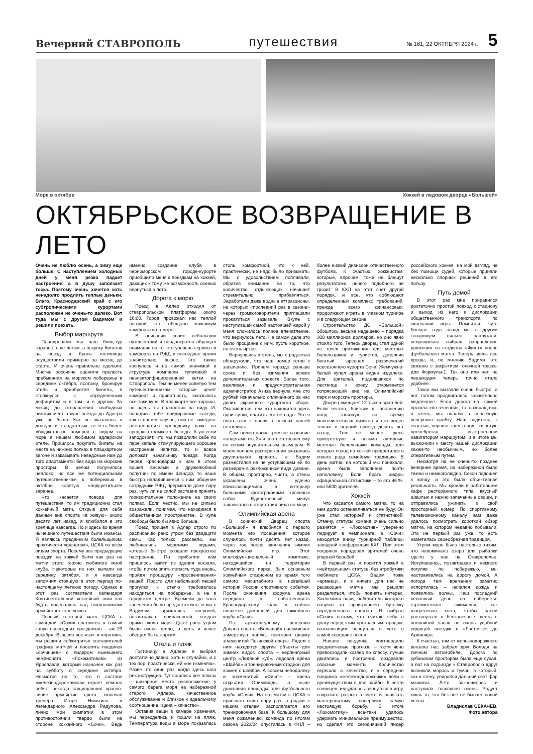Вечерний СТАВРОПОЛЬ путешествия № 161, 22 ОКТЯБРЯ 2024 г. 5
Море в октябре Хоккей в ледовом дворце «Большой»
ОКТЯБРЬСКОЕ ВОЗВРАЩЕНИЕ В ЛЕТО
Очень не люблю осень, а зиму еще больше. С наступлением холодных дней у меня резко падает настроение, а в душу заползает тоска. Поэтому очень хочется хоть ненадолго продлить теплые деньки. Благо, Краснодарский край с его субтропическими курортами расположен не очень-то далеко. Вот туда мы с другом Вадимом и решили поехать.
Выбор маршрута
Планировали мы наш блиц-тур заранее, еще летом, а покупку билетов на поезд и бронь гостиницы осуществили примерно за месяц до старта. И очень правильно сделали. Многие россияне оценили прелесть пребывания на морском побережье в середине октября, поэтому, бронируя отель и приобретая билеты, я столкнулся с определенным дефицитом и в том, и в другом. За месяц до отправления свободных нижних мест в купе поезда до Адлера уже не было. Как не оказалось в доступе и стандартных, то есть более «бюджетных», номеров с видом на море в нашем любимом адлерском отеле. Пришлось покупать билеты на места на нижних полках в плацкартном вагоне и заказывать неведомые нам до того апартаменты без вида на морские просторы. В целом получилось неплохо, но все же потенциальным путешественникам к побережью в октябре советую «подсуетиться» заранее.
Что касается повода для путешествия, то им традиционно стал хоккейный матч. Открыв для себя данный вид спорта «в живую» около десяти лет назад, я влюбился в это зрелище навсегда. Но и здесь во время нынешнего путешествия были нюансы. Я являюсь преданным болельщиком, практически «фанатом», ЦСКА по всем видам спорта. Посему все предыдущие поездки на хоккей были как раз на матчи этого горячо любимого мной клуба. Некоторые из них выпали на середину октября, и я навсегда запомнил стоящую в этот период по-настоящему летнюю погоду. Однако в этот раз составители календаря Континентальной хоккейной лиги как будто издевались над поклонниками армейского коллектива.
Первый гостевой матч ЦСКА с командой «Сочи» состоится в самый канун новогодних праздников – аж 29 декабря. Взвесив все «за» и «против», мы решили «обхитрить» составителей графика матчей и посетить поединок «сочинцев» с лидером нынешнего чемпионата «Локомотивом» из Ярославля, который назначен как раз на субботу в середине октября. Несмотря на то, что в составе «железнодорожников» играет немало ребят, некогда защищавших красно-синие армейские цвета, включая тренера Игоря Никитина и легендарного Александра Радулова, лично мои симпатии в этом противостоянии твердо были на стороне хоккейного «Сочи». Ведь именно создание клуба в черноморском городе-курорте приобщило меня к поездкам на хоккей, дающих к тому же возможность осенью вернуться в лето.
Дорога к морю
Поезд в Адлер отходил от ставропольской платформы около 16:00. Город провожал нас теплой погодой, что обещало максимум комфорта и на море.
В описании своих небольших путешествий я неоднократно обращал внимание на то, что уровень сервиса и комфорта на РЖД в последнее время значительно вырос. Что также коснулось и не самой значимой в структуре компании тупиковой и неэлектрифицированной ветки на Ставрополь. Тем не менее советую тем путешественникам, которые ценят комфорт и приватность, заказывать все-таки купе. В плацкарте все хорошо, но здесь ты полностью на виду. И, попадись тебе придирчивые соседи, как в нашем случае, они не замедлят пожаловаться проводнику даже на среднюю громкость беседы. А уж если заподозрят, что мы позволили себе по паре капель стимулирующего хорошее настроение напитка, то и вовсе доложат начальнику поезда. Когда перед Краснодаром к нам в отсек вошел веселый и дружелюбный попутчик по имени Шандор, то наше быстро наладившееся с ним общение сотрудники РЖД прерывали даже пару раз, чуть ли не силой заставив принять горизонтальное положение на своих полках. Если честно, мы не сильно возражали, понимая, что находимся в общественном пространстве. В купе свободы было бы явно больше.
Поезд пришел в Адлер строго по расписанию рано утром без двадцати семь. Как только рассвело, мы любовались морскими видами, которые быстро создали прекрасное настроение. По прибытии нам пришлось выйти из здания вокзала, чтобы потом опять попасть туда вновь, пройдя процедуру «просвечивания» вещей. Просто для небольшой пешей прогулки к отелю требовалось находиться на побережье, а не в городском центре. Времени до часа заселения было предостаточно, и мы с Вадимом заряжались энергией, позавтракав припасенной снедью прямо около моря. Даже рано утром было очень тепло, а день и вовсе обещал быть жарким.
Отель и пляж
Гостиницу в Адлере я выбрал достаточно давно, хоть и случайно, и с тех пор, практически, ей «не изменяю». Разве что один раз, когда здесь шла реконструкция. Тут сошлись все плюсы – шикарное место расположение у самого берега моря на набережной старого Адлера, качественное обслуживание и близкое к идеальному соотношение «цена – качество».
Оставив вещи в камере хранения, мы переоделись и пошли на пляж. Температура воды в море показалась столь комфортной, что к ней, практически, не надо было привыкать. Мы с удовольствием поплавали, обратив внимание на то, что количество отдыхающих начинает стремительно прибавляться. Заработали даже водные аттракционы, на которых «последний раз в сезоне» через громкоговорители приглашали прокатиться зазывалы. Вкупе с наступившей самой настоящей жарой у меня сложилось полное впечатление, что вернулось лето. На самом деле это было прощание с ним, пусть короткое, но очень яркое.
Вернувшись в отель, мы с радостью обнаружили, что наш номер готов к заселению. Причем гораздо раньше срока и без взимания всяких дополнительных средств. Более того, вежливая и предусмотрительная администратор Азиза вернула мне сто рублей изначально оплаченного за нас двоих скромного курортного сбора. Оказывается, тем, кто находится здесь одни сутки, платить его не надо. Это я опять-таки к слову о плюсах нашей гостиницы.
Сам номер носил громкое название «апартаменты 2» и соответствовал ему по своим внушительным размерам. В моем полном распоряжении оказалась двуспальная кровать, а Вадим разместился на не уступающем ей по размерам в разложенном виде диване. В общем, просторно, чисто, а стены украшены очень удачно вписывающимися в интерьер большими фотографиями красивых собак. Единственный минус заключался в отсутствии вида на море.
Олимпийская арена
В сочинский Дворец спорта «Большой» я влюбился с первого момента его посещения, которое случилось почти десять лет назад, через год после окончания зимних Олимпийских игр. Этот многофункциональный комплекс, находящийся на территории Олимпийского парка, был основным хоккейным стадионом во время того самого масштабного в новейшей истории России спортивного события. После окончания форума арена передана в собственность Краснодарскому краю и сейчас является домашней для хоккейного клуба «Сочи».
По архитектурному решению Дворец спорта «Большой» напоминает замерзшую каплю, повторяя форму знаменитой Пекинской оперы. Рядом с ним находятся другие объекты для зимних видов спорта – керлинговый центр «Ледяной куб», ледовая арена «Шайба» и тренировочный стадион для хоккея с шайбой. А совсем неподалеку и знаменитый «Фишт» – арена открытия Олимпиады, а ныне домашняя площадка для футбольного клуба «Сочи». На его матчи с ЦСКА я приезжал сюда пару раз, а рядом с нашим отелем располагается его тренировочная база. К большому для меня сожалению, команда по итогам сезона 2023/24 опустилась в ФНЛ – более низкий дивизион отечественного футбола. К счастью, хоккеистам, которые, впрочем, тоже не блещут результатами, ничего подобного не грозит. В КХЛ на этот счет другой порядок, и все, кто соблюдают определенный комплекс требований, прежде всего финансовых, продолжают играть в главном турнире и в следующем сезоне.
Строительство ДС «Большой» обошлось весьма недешево – порядка 300 миллионов долларов, но оно явно стоило того. Теперь дворец стал одной из точек притяжения для местных болельщиков и туристов, дополнив богатый арсенал развлечений всесезонного курорта Сочи. Жемчужно-белый купол арены виден издалека. Для зрителей, поднявшихся по лестнице к входу, открывается потрясающий вид на Олимпийский парк и морские просторы.
Дворец вмещает 12 тысяч зрителей. Если честно, близким к заполнению «под завязку» во время многочисленных визитов я его видел только в первый приезд десять лет назад. Тем не менее здесь присутствуют и весьма активные местные болельщики команды, для которых поход на хоккей превратился в своего рода семейную традицию. В день матча, на который мы приехали, арена была заполнена почти наполовину. Если брать цифры официальной статистики – то это 46 %, или 5500 зрителей.
Хоккей
Что касается самого матча, то на нем долго останавливаться не буду. Он уже стал историей и статистикой. Отмечу, статусы команд очень сильно разнятся – «Локомотив» уверенно лидирует в чемпионате, а «Сочи» находится внизу турнирной таблицы западной конференции КХЛ. При этом поединок порадовал зрителей очень упорной борьбой.
В первый раз я посетил хоккей в «нейтральном» статусе, без атрибутики любимого ЦСКА. Вадим тоже «армеец», и в ничего для нас не решающем матче мы решили разделиться, чтобы поднять интерес. Заключили пари, победитель которого получит от проигравшего бутылку определенного напитка. Я выбрал «Сочи» потому, что считаю себя в долгу перед этим прекрасным городом, позволяющим вернуться в лето в самой середине осени.
Начало поединка подтвердило предматчевые прогнозы – гости явно превосходили хозяев по классу, лучше двигались и постоянно создавали опасные моменты. Количество перешло в качество, и к середине поединка «железнодорожники» вели с преимуществом в две шайбы. К чести сочинцев, им удалось вернуться в игру, сократить разрыв в счете и навязать мастеровитому сопернику самую настоящую борьбу. В итоге «Локомотиву» все-таки удалось удержать минимальное преимущество, но сделал это сегодняшний лидер российского хоккея, на мой взгляд, не без помощи судей, которые приняли несколько спорных решений в его пользу.
Путь домой
В этот раз мне понравился достаточно простой подход к стадиону и выход из него к дислокации общественного транспорта по окончании игры. Помнится, чуть больше года назад мы с другим товарищем сильно заплутали, неправильно выбрав направление движения со стадиона «Фишт» после футбольного матча. Теперь здесь все проще, и, по мнению Вадима, это связано с закрытием гоночной трассы для Формулы-1. Так оно или нет, но пешеходам теперь точно стало удобнее.
Такси мы вызвали очень быстро, а вот потом продвигались значительно медленнее. Если дорога на хоккей прошла «по зеленой», то, возвращаясь в отель, мы попали в серьезную вечернюю пробку. Наш водитель, к счастью, хорошо знал город, зачастую пренебрегал выстроенным навигатором маршрутом, и в итоге мы выскочили к месту нашей дислокации каким-то необычным, но более оперативным путем.
Несмотря на не очень-то позднее вечернее время, на набережной было темно и немноголюдно. Сезон подошел к концу, и это была объективная реальность. Мы купили в работавшем кафе ресторанного типа вкусный шашлык и нежно запеченные овощи, и отправились ужинать в свой просторный номер. По спортивному телевизионному каналу нам даже удалось посмотреть короткий обзор матча, на котором недавно побывали. Это не первый раз уже, то есть наметилась своеобразная традиция.
Утром море было настолько тихим, что напоминало озеро для рыбалки где-то у нас на Ставрополье. Искупавшись, позавтракав и немного погуляв по побережью, мы настраивались на дорогу домой. А погода тем временем заметно испортилась – начался дождь и появились волны. Наш последний неполный день на побережье стремительно сжимался, как шагреневая кожа, чтобы затем растянуться в бесконечные шесть с половиной часов не очень удобной сидящей поездки в «Ласточке» до Армавира.
К счастью, там от железнодорожного вокзала нас забрал друг Володя на личном автомобиле. Дорога по кубанским просторам была еще сухая, а вот на подъезде к Ставрополю вдруг возникли морось и туман, в который, как в стену, упирался дальний свет фар машины. Лето закончилось и наступила тоскливая осень. Радует лишь то, что без нее не бывает новой весны.
Владислав СЕКАЧЕВ.
Фото автора